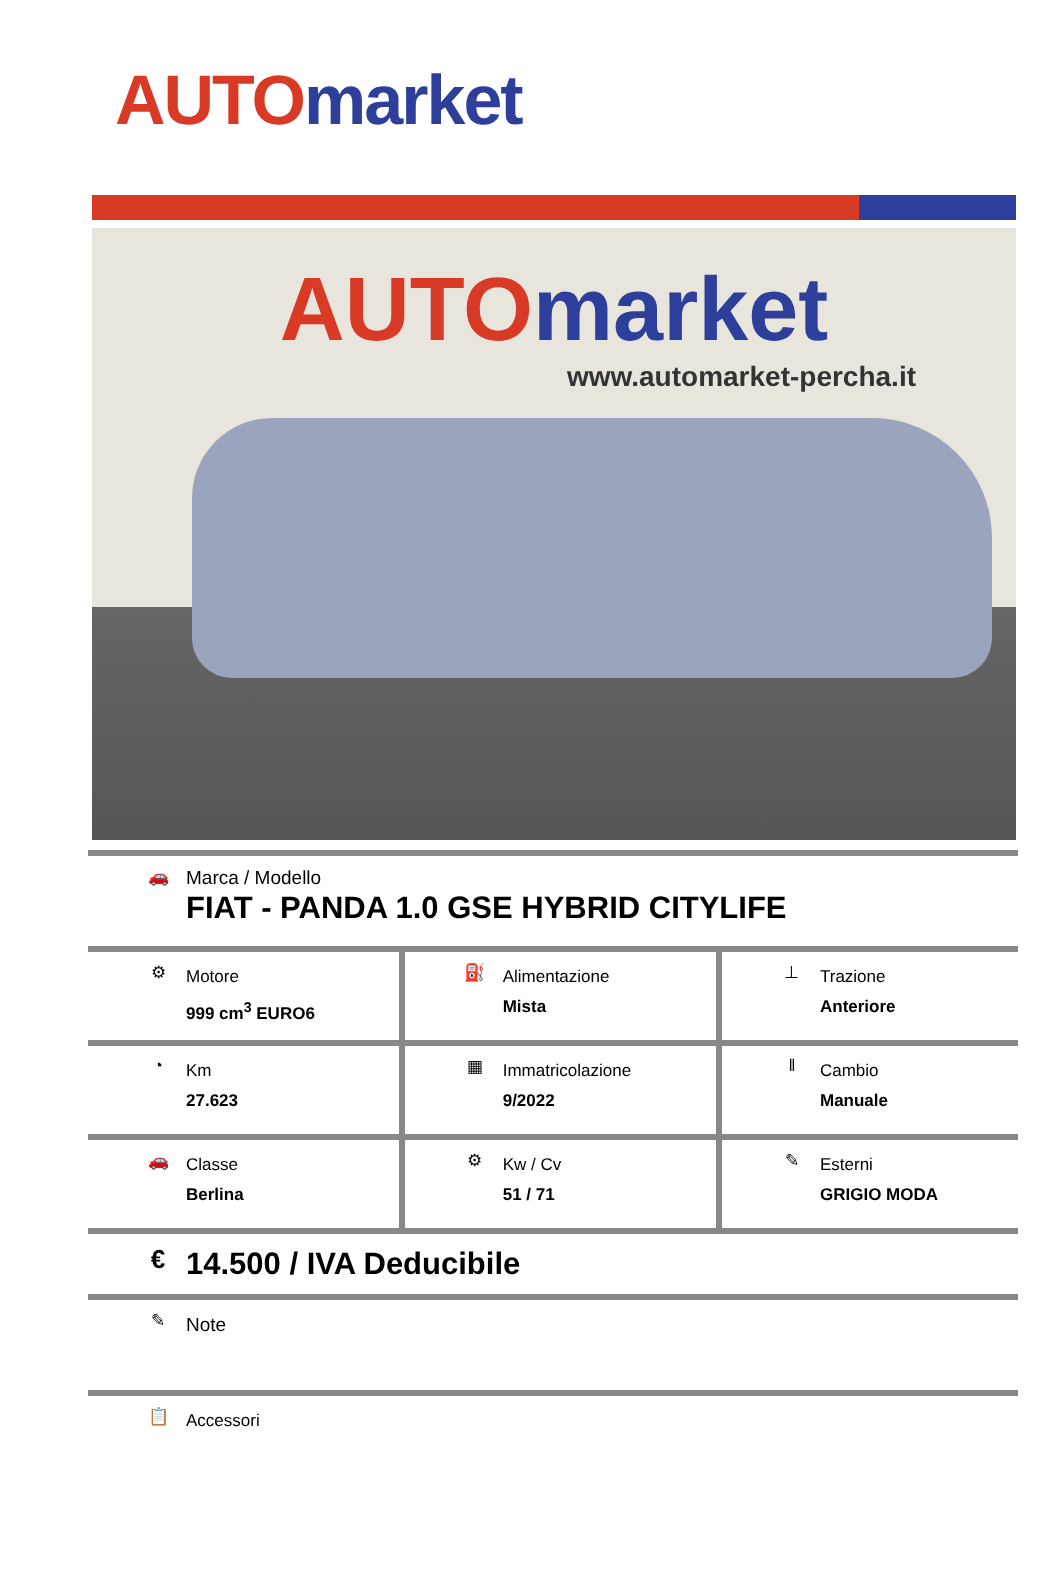AUTO market
AUTO market
www.automarket-percha.it
| 🚗 Marca / Modello FIAT - PANDA 1.0 GSE HYBRID CITYLIFE | | |
| ⚙ Motore 999 cm<sup>3</sup> EURO6 | ⛽ Alimentazione Mista | ⊥ Trazione Anteriore |
| ◔ Km 27.623 | ▦ Immatricolazione 9/2022 | ‖ Cambio Manuale |
| 🚗 Classe Berlina | ⚙ Kw / Cv 51 / 71 | ✎ Esterni GRIGIO MODA |
| € 14.500 / IVA Deducibile | | |
| ✎ Note | | |
| 📋 Accessori | | |